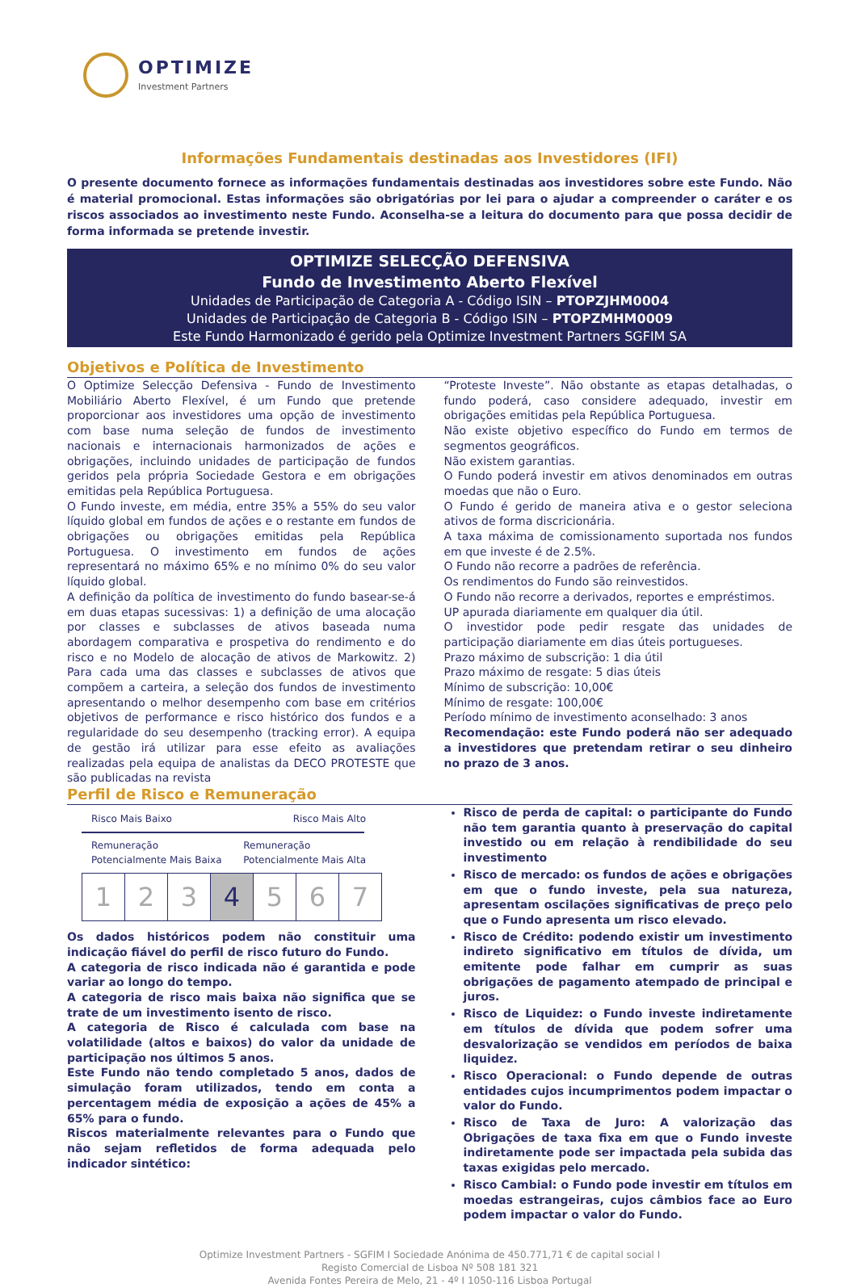OPTIMIZE
Investment Partners
Informações Fundamentais destinadas aos Investidores (IFI)
O presente documento fornece as informações fundamentais destinadas aos investidores sobre este Fundo. Não é material promocional. Estas informações são obrigatórias por lei para o ajudar a compreender o caráter e os riscos associados ao investimento neste Fundo. Aconselha-se a leitura do documento para que possa decidir de forma informada se pretende investir.
OPTIMIZE SELECÇÃO DEFENSIVA
Fundo de Investimento Aberto Flexível
Unidades de Participação de Categoria A - Código ISIN – PTOPZJHM0004
Unidades de Participação de Categoria B - Código ISIN – PTOPZMHM0009
Este Fundo Harmonizado é gerido pela Optimize Investment Partners SGFIM SA
Objetivos e Política de Investimento
O Optimize Selecção Defensiva - Fundo de Investimento Mobiliário Aberto Flexível, é um Fundo que pretende proporcionar aos investidores uma opção de investimento com base numa seleção de fundos de investimento nacionais e internacionais harmonizados de ações e obrigações, incluindo unidades de participação de fundos geridos pela própria Sociedade Gestora e em obrigações emitidas pela República Portuguesa.
O Fundo investe, em média, entre 35% a 55% do seu valor líquido global em fundos de ações e o restante em fundos de obrigações ou obrigações emitidas pela República Portuguesa. O investimento em fundos de ações representará no máximo 65% e no mínimo 0% do seu valor líquido global.
A definição da política de investimento do fundo basear-se-á em duas etapas sucessivas: 1) a definição de uma alocação por classes e subclasses de ativos baseada numa abordagem comparativa e prospetiva do rendimento e do risco e no Modelo de alocação de ativos de Markowitz. 2) Para cada uma das classes e subclasses de ativos que compõem a carteira, a seleção dos fundos de investimento apresentando o melhor desempenho com base em critérios objetivos de performance e risco histórico dos fundos e a regularidade do seu desempenho (tracking error). A equipa de gestão irá utilizar para esse efeito as avaliações realizadas pela equipa de analistas da DECO PROTESTE que são publicadas na revista
“Proteste Investe”. Não obstante as etapas detalhadas, o fundo poderá, caso considere adequado, investir em obrigações emitidas pela República Portuguesa.
Não existe objetivo específico do Fundo em termos de segmentos geográficos.
Não existem garantias.
O Fundo poderá investir em ativos denominados em outras moedas que não o Euro.
O Fundo é gerido de maneira ativa e o gestor seleciona ativos de forma discricionária.
A taxa máxima de comissionamento suportada nos fundos em que investe é de 2.5%.
O Fundo não recorre a padrões de referência.
Os rendimentos do Fundo são reinvestidos.
O Fundo não recorre a derivados, reportes e empréstimos.
UP apurada diariamente em qualquer dia útil.
O investidor pode pedir resgate das unidades de participação diariamente em dias úteis portugueses.
Prazo máximo de subscrição: 1 dia útil
Prazo máximo de resgate: 5 dias úteis
Mínimo de subscrição: 10,00€
Mínimo de resgate: 100,00€
Período mínimo de investimento aconselhado: 3 anos
Recomendação: este Fundo poderá não ser adequado a investidores que pretendam retirar o seu dinheiro no prazo de 3 anos.
Perfil de Risco e Remuneração
Risco Mais Baixo Risco Mais Alto
Remuneração
Potencialmente Mais Baixa Remuneração
Potencialmente Mais Alta
| 1 | 2 | 3 | 4 | 5 | 6 | 7 |
Os dados históricos podem não constituir uma indicação fiável do perfil de risco futuro do Fundo.
A categoria de risco indicada não é garantida e pode variar ao longo do tempo.
A categoria de risco mais baixa não significa que se trate de um investimento isento de risco.
A categoria de Risco é calculada com base na volatilidade (altos e baixos) do valor da unidade de participação nos últimos 5 anos.
Este Fundo não tendo completado 5 anos, dados de simulação foram utilizados, tendo em conta a percentagem média de exposição a ações de 45% a 65% para o fundo.
Riscos materialmente relevantes para o Fundo que não sejam refletidos de forma adequada pelo indicador sintético:
Risco de perda de capital: o participante do Fundo não tem garantia quanto à preservação do capital investido ou em relação à rendibilidade do seu investimento
Risco de mercado: os fundos de ações e obrigações em que o fundo investe, pela sua natureza, apresentam oscilações significativas de preço pelo que o Fundo apresenta um risco elevado.
Risco de Crédito: podendo existir um investimento indireto significativo em títulos de dívida, um emitente pode falhar em cumprir as suas obrigações de pagamento atempado de principal e juros.
Risco de Liquidez: o Fundo investe indiretamente em títulos de dívida que podem sofrer uma desvalorização se vendidos em períodos de baixa liquidez.
Risco Operacional: o Fundo depende de outras entidades cujos incumprimentos podem impactar o valor do Fundo.
Risco de Taxa de Juro: A valorização das Obrigações de taxa fixa em que o Fundo investe indiretamente pode ser impactada pela subida das taxas exigidas pelo mercado.
Risco Cambial: o Fundo pode investir em títulos em moedas estrangeiras, cujos câmbios face ao Euro podem impactar o valor do Fundo.
Optimize Investment Partners - SGFIM I Sociedade Anónima de 450.771,71 € de capital social I
Registo Comercial de Lisboa Nº 508 181 321
Avenida Fontes Pereira de Melo, 21 - 4º I 1050-116 Lisboa Portugal